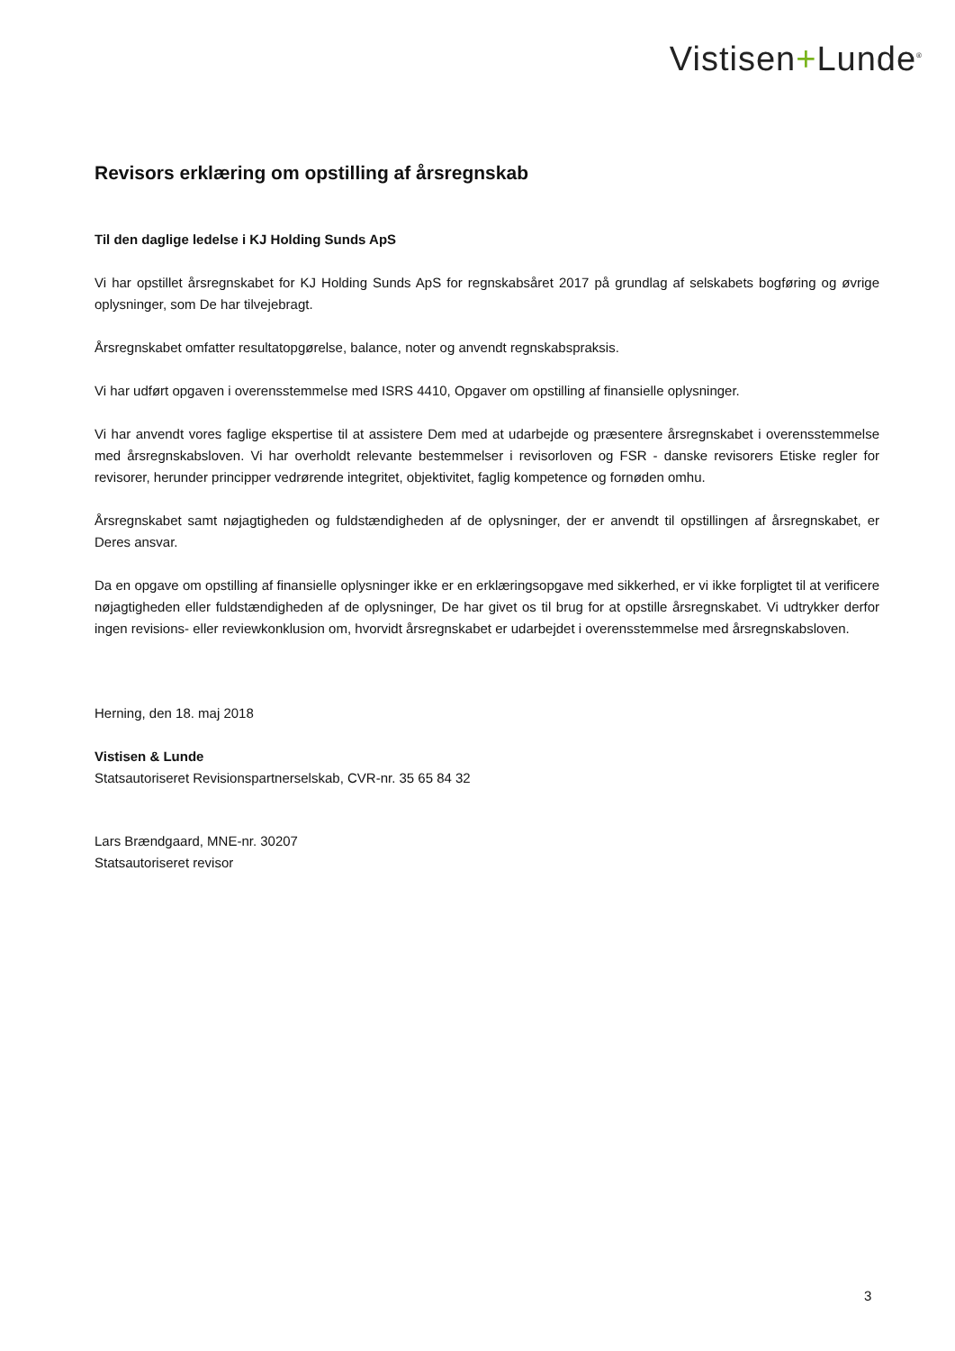Vistisen+Lunde<sup>®</sup>
Revisors erklæring om opstilling af årsregnskab
Til den daglige ledelse i KJ Holding Sunds ApS
Vi har opstillet årsregnskabet for KJ Holding Sunds ApS for regnskabsåret 2017 på grundlag af selskabets bogføring og øvrige oplysninger, som De har tilvejebragt.
Årsregnskabet omfatter resultatopgørelse, balance, noter og anvendt regnskabspraksis.
Vi har udført opgaven i overensstemmelse med ISRS 4410, Opgaver om opstilling af finansielle oplysninger.
Vi har anvendt vores faglige ekspertise til at assistere Dem med at udarbejde og præsentere årsregnskabet i overensstemmelse med årsregnskabsloven. Vi har overholdt relevante bestemmelser i revisorloven og FSR - danske revisorers Etiske regler for revisorer, herunder principper vedrørende integritet, objektivitet, faglig kompetence og fornøden omhu.
Årsregnskabet samt nøjagtigheden og fuldstændigheden af de oplysninger, der er anvendt til opstillingen af årsregnskabet, er Deres ansvar.
Da en opgave om opstilling af finansielle oplysninger ikke er en erklæringsopgave med sikkerhed, er vi ikke forpligtet til at verificere nøjagtigheden eller fuldstændigheden af de oplysninger, De har givet os til brug for at opstille årsregnskabet. Vi udtrykker derfor ingen revisions- eller reviewkonklusion om, hvorvidt årsregnskabet er udarbejdet i overensstemmelse med årsregnskabsloven.
Herning, den 18. maj 2018
Vistisen & Lunde
Statsautoriseret Revisionspartnerselskab, CVR-nr. 35 65 84 32
Lars Brændgaard, MNE-nr. 30207
Statsautoriseret revisor
3